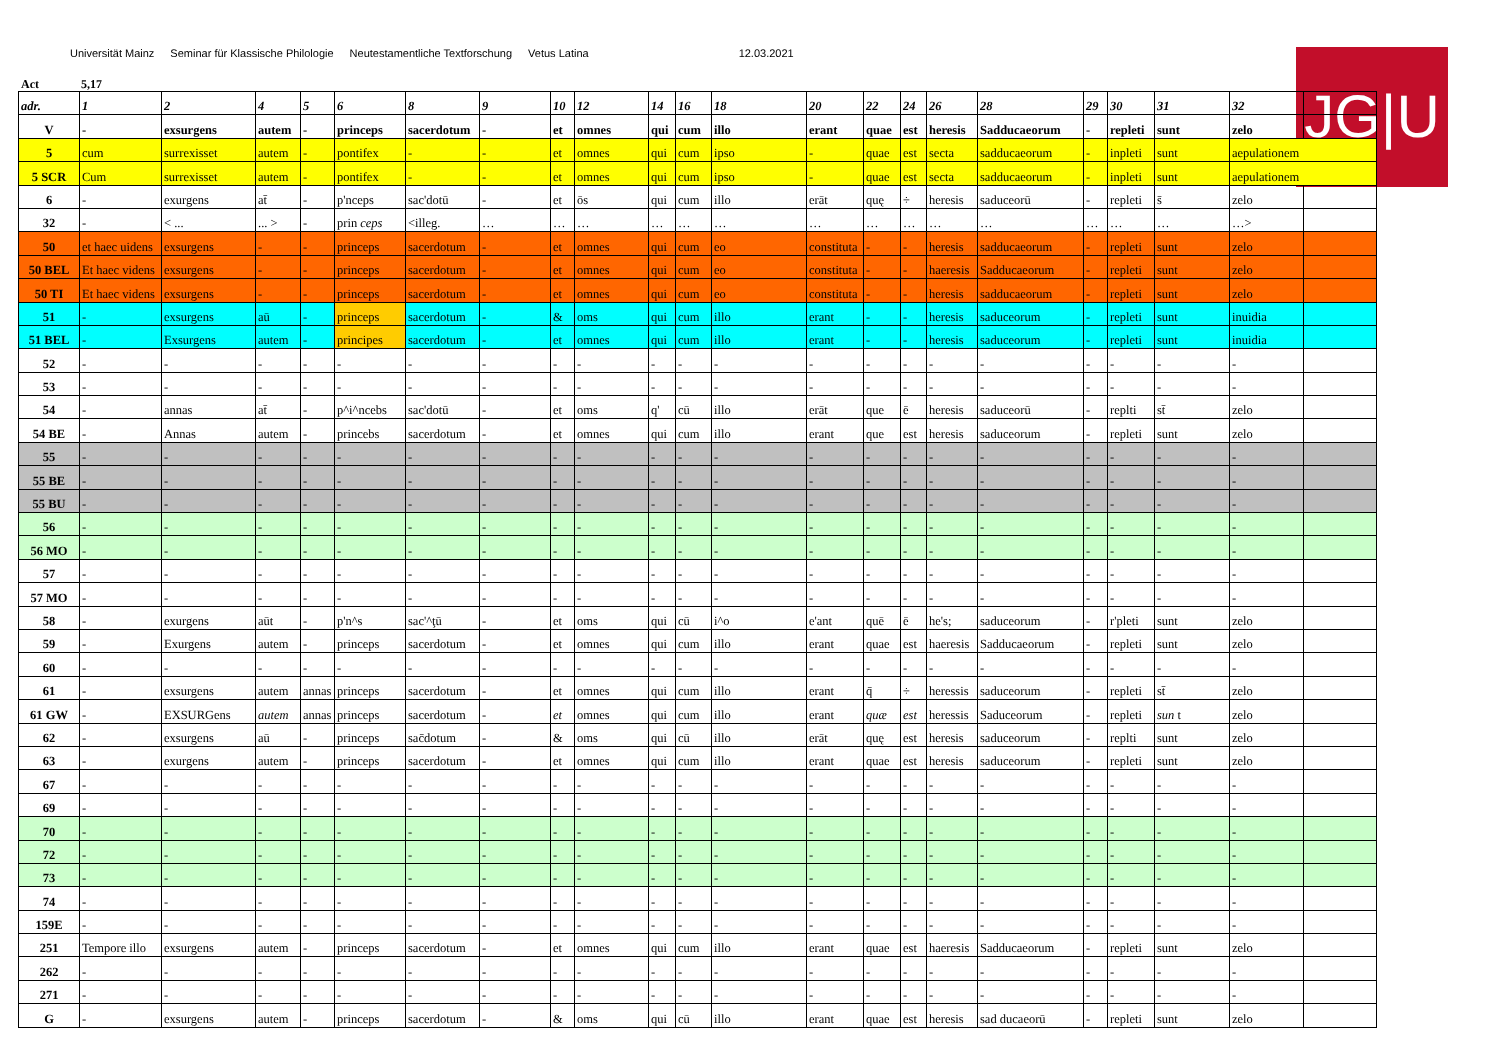JG|U
Universität Mainz Seminar für Klassische Philologie Neutestamentliche Textforschung Vetus Latina 12.03.2021
Act 5,17
| adr. | 1 | 2 | 4 | 5 | 6 | 8 | 9 | 10 | 12 | 14 | 16 | 18 | 20 | 22 | 24 | 26 | 28 | 29 | 30 | 31 | 32 | |
| --- | --- | --- | --- | --- | --- | --- | --- | --- | --- | --- | --- | --- | --- | --- | --- | --- | --- | --- | --- | --- | --- | --- |
| V | - | exsurgens | autem | - | princeps | sacerdotum | - | et | omnes | qui | cum | illo | erant | quae | est | heresis | Sadducaeorum | - | repleti | sunt | zelo | |
| 5 | cum | surrexisset | autem | - | pontifex | - | - | et | omnes | qui | cum | ipso | - | quae | est | secta | sadducaeorum | - | inpleti | sunt | aepulationem | |
| 5 SCR | Cum | surrexisset | autem | - | pontifex | - | - | et | omnes | qui | cum | ipso | - | quae | est | secta | sadducaeorum | - | inpleti | sunt | aepulationem | |
| 6 | - | exurgens | at̄ | - | p'nceps | sac'dotū | - | et | ōs | qui | cum | illo | erāt | quę | ÷ | heresis | saduceorū | - | repleti | s̄ | zelo | |
| 32 | - | < ... | ... > | - | prin ceps | <illeg. | … | … | … | … | … | … | … | … | … | … | … | … | … | … | …> | |
| 50 | et haec uidens | exsurgens | - | - | princeps | sacerdotum | - | et | omnes | qui | cum | eo | constituta | - | - | heresis | sadducaeorum | - | repleti | sunt | zelo | |
| 50 BEL | Et haec videns | exsurgens | - | - | princeps | sacerdotum | - | et | omnes | qui | cum | eo | constituta | - | - | haeresis | Sadducaeorum | - | repleti | sunt | zelo | |
| 50 TI | Et haec videns | exsurgens | - | - | princeps | sacerdotum | - | et | omnes | qui | cum | eo | constituta | - | - | heresis | sadducaeorum | - | repleti | sunt | zelo | |
| 51 | - | exsurgens | aū | - | princeps | sacerdotum | - | & | oms | qui | cum | illo | erant | - | - | heresis | saduceorum | - | repleti | sunt | inuidia | |
| 51 BEL | - | Exsurgens | autem | - | principes | sacerdotum | - | et | omnes | qui | cum | illo | erant | - | - | heresis | saduceorum | - | repleti | sunt | inuidia | |
| 52 | - | - | - | - | - | - | - | - | - | - | - | - | - | - | - | - | - | - | - | - | - | |
| 53 | - | - | - | - | - | - | - | - | - | - | - | - | - | - | - | - | - | - | - | - | - | |
| 54 | - | annas | at̄ | - | p^i^ncebs | sac'dotū | - | et | oms | q' | cū | illo | erāt | que | ē | heresis | saduceorū | - | replti | st̄ | zelo | |
| 54 BE | - | Annas | autem | - | princebs | sacerdotum | - | et | omnes | qui | cum | illo | erant | que | est | heresis | saduceorum | - | repleti | sunt | zelo | |
| 55 | - | - | - | - | - | - | - | - | - | - | - | - | - | - | - | - | - | - | - | - | - | |
| 55 BE | - | - | - | - | - | - | - | - | - | - | - | - | - | - | - | - | - | - | - | - | - | |
| 55 BU | - | - | - | - | - | - | - | - | - | - | - | - | - | - | - | - | - | - | - | - | - | |
| 56 | - | - | - | - | - | - | - | - | - | - | - | - | - | - | - | - | - | - | - | - | - | |
| 56 MO | - | - | - | - | - | - | - | - | - | - | - | - | - | - | - | - | - | - | - | - | - | |
| 57 | - | - | - | - | - | - | - | - | - | - | - | - | - | - | - | - | - | - | - | - | - | |
| 57 MO | - | - | - | - | - | - | - | - | - | - | - | - | - | - | - | - | - | - | - | - | - | |
| 58 | - | exurgens | aūt | - | p'n^s | sac'^ţū | - | et | oms | qui | cū | i^o | e'ant | quē | ē | he's; | saduceorum | - | r'pleti | sunt | zelo | |
| 59 | - | Exurgens | autem | - | princeps | sacerdotum | - | et | omnes | qui | cum | illo | erant | quae | est | haeresis | Sadducaeorum | - | repleti | sunt | zelo | |
| 60 | - | - | - | - | - | - | - | - | - | - | - | - | - | - | - | - | - | - | - | - | - | |
| 61 | - | exsurgens | autem | annas | princeps | sacerdotum | - | et | omnes | qui | cum | illo | erant | q̄ | ÷ | heressis | saduceorum | - | repleti | st̄ | zelo | |
| 61 GW | - | EXSURGens | autem | annas | princeps | sacerdotum | - | et | omnes | qui | cum | illo | erant | quæ | est | heressis | Saduceorum | - | repleti | sun t | zelo | |
| 62 | - | exsurgens | aū | - | princeps | sac̄dotum | - | & | oms | qui | cū | illo | erāt | quę | est | heresis | saduceorum | - | replti | sunt | zelo | |
| 63 | - | exurgens | autem | - | princeps | sacerdotum | - | et | omnes | qui | cum | illo | erant | quae | est | heresis | saduceorum | - | repleti | sunt | zelo | |
| 67 | - | - | - | - | - | - | - | - | - | - | - | - | - | - | - | - | - | - | - | - | - | |
| 69 | - | - | - | - | - | - | - | - | - | - | - | - | - | - | - | - | - | - | - | - | - | |
| 70 | - | - | - | - | - | - | - | - | - | - | - | - | - | - | - | - | - | - | - | - | - | |
| 72 | - | - | - | - | - | - | - | - | - | - | - | - | - | - | - | - | - | - | - | - | - | |
| 73 | - | - | - | - | - | - | - | - | - | - | - | - | - | - | - | - | - | - | - | - | - | |
| 74 | - | - | - | - | - | - | - | - | - | - | - | - | - | - | - | - | - | - | - | - | - | |
| 159E | - | - | - | - | - | - | - | - | - | - | - | - | - | - | - | - | - | - | - | - | - | |
| 251 | Tempore illo | exsurgens | autem | - | princeps | sacerdotum | - | et | omnes | qui | cum | illo | erant | quae | est | haeresis | Sadducaeorum | - | repleti | sunt | zelo | |
| 262 | - | - | - | - | - | - | - | - | - | - | - | - | - | - | - | - | - | - | - | - | - | |
| 271 | - | - | - | - | - | - | - | - | - | - | - | - | - | - | - | - | - | - | - | - | - | |
| G | - | exsurgens | autem | - | princeps | sacerdotum | - | & | oms | qui | cū | illo | erant | quae | est | heresis | sad ducaeorū | - | repleti | sunt | zelo | |